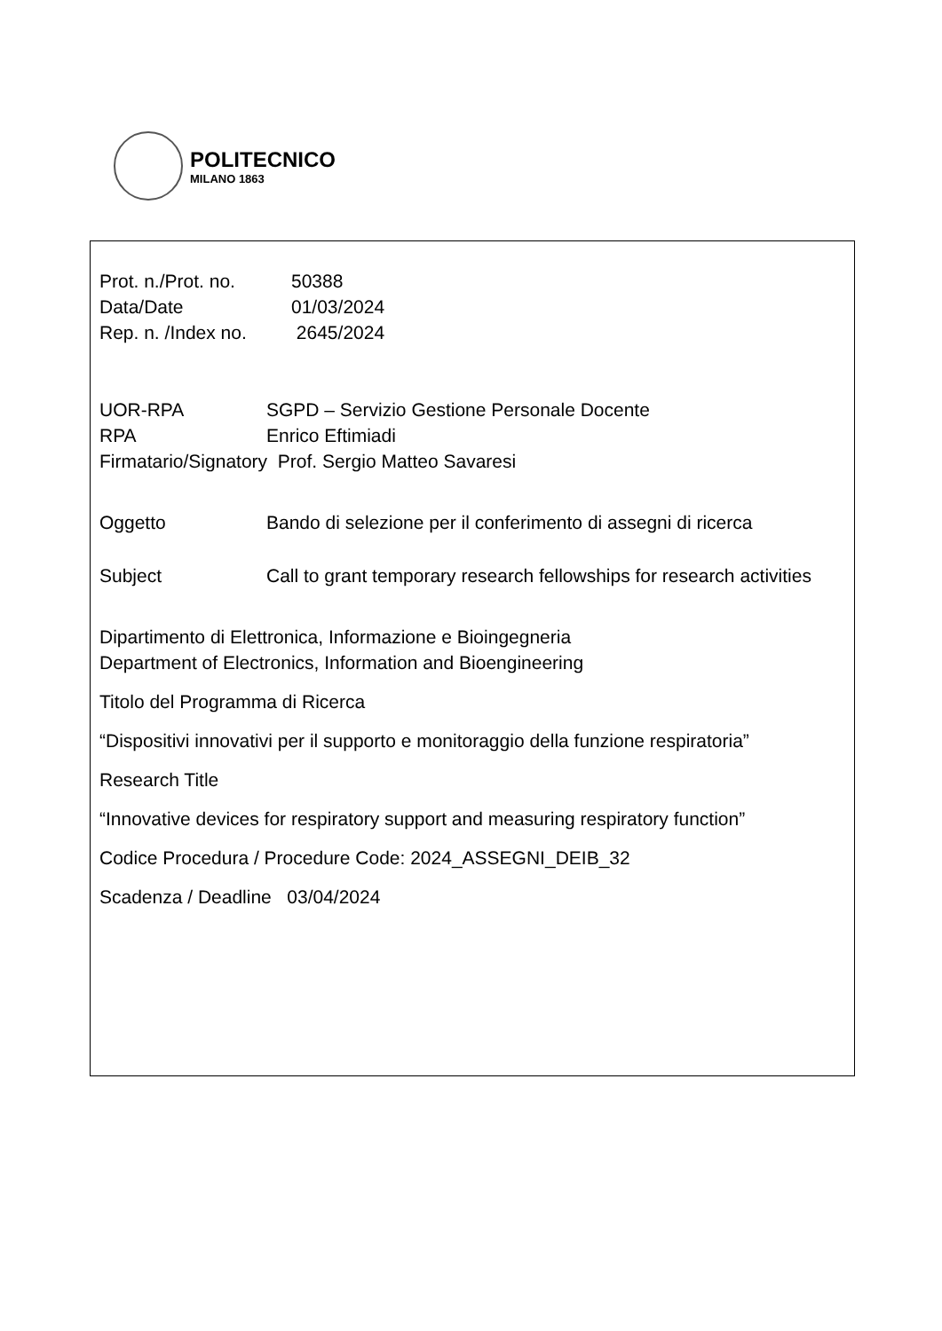POLITECNICO
MILANO 1863
Prot. n./Prot. no. 50388
Data/Date 01/03/2024
Rep. n. /Index no. 2645/2024
UOR-RPA SGPD – Servizio Gestione Personale Docente
RPA Enrico Eftimiadi
Firmatario/Signatory Prof. Sergio Matteo Savaresi
Oggetto Bando di selezione per il conferimento di assegni di ricerca
Subject Call to grant temporary research fellowships for research activities
Dipartimento di Elettronica, Informazione e Bioingegneria
Department of Electronics, Information and Bioengineering
Titolo del Programma di Ricerca
“Dispositivi innovativi per il supporto e monitoraggio della funzione respiratoria”
Research Title
“Innovative devices for respiratory support and measuring respiratory function”
Codice Procedura / Procedure Code: 2024_ASSEGNI_DEIB_32
Scadenza / Deadline 03/04/2024